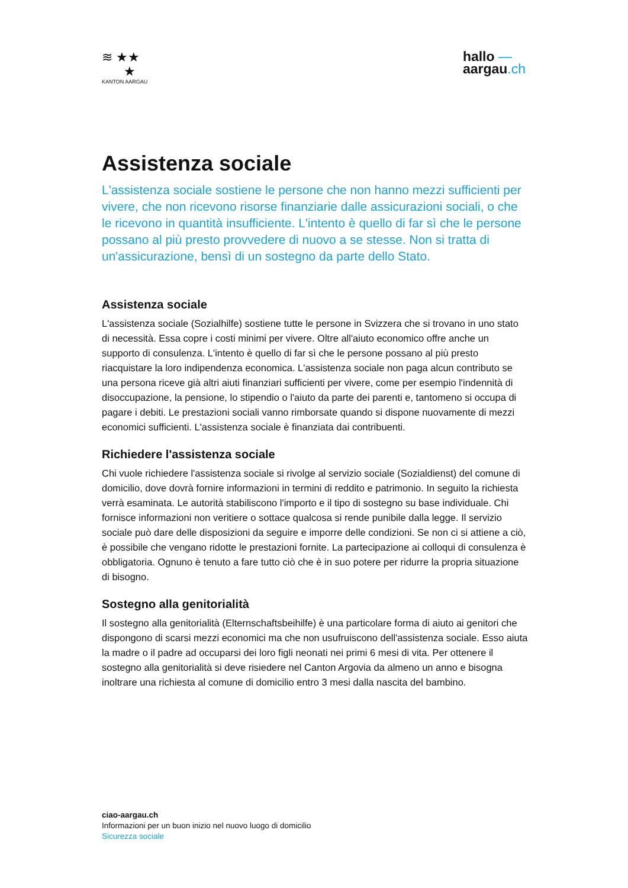≋ ★★
★
KANTON AARGAU
hallo —
aargau.ch
Assistenza sociale
L'assistenza sociale sostiene le persone che non hanno mezzi sufficienti per vivere, che non ricevono risorse finanziarie dalle assicurazioni sociali, o che le ricevono in quantità insufficiente. L'intento è quello di far sì che le persone possano al più presto provvedere di nuovo a se stesse. Non si tratta di un'assicurazione, bensì di un sostegno da parte dello Stato.
Assistenza sociale
L'assistenza sociale (Sozialhilfe) sostiene tutte le persone in Svizzera che si trovano in uno stato di necessità. Essa copre i costi minimi per vivere. Oltre all'aiuto economico offre anche un supporto di consulenza. L'intento è quello di far sì che le persone possano al più presto riacquistare la loro indipendenza economica. L'assistenza sociale non paga alcun contributo se una persona riceve già altri aiuti finanziari sufficienti per vivere, come per esempio l'indennità di disoccupazione, la pensione, lo stipendio o l'aiuto da parte dei parenti e, tantomeno si occupa di pagare i debiti. Le prestazioni sociali vanno rimborsate quando si dispone nuovamente di mezzi economici sufficienti. L'assistenza sociale è finanziata dai contribuenti.
Richiedere l'assistenza sociale
Chi vuole richiedere l'assistenza sociale si rivolge al servizio sociale (Sozialdienst) del comune di domicilio, dove dovrà fornire informazioni in termini di reddito e patrimonio. In seguito la richiesta verrà esaminata. Le autorità stabiliscono l'importo e il tipo di sostegno su base individuale. Chi fornisce informazioni non veritiere o sottace qualcosa si rende punibile dalla legge. Il servizio sociale può dare delle disposizioni da seguire e imporre delle condizioni. Se non ci si attiene a ciò, è possibile che vengano ridotte le prestazioni fornite. La partecipazione ai colloqui di consulenza è obbligatoria. Ognuno è tenuto a fare tutto ciò che è in suo potere per ridurre la propria situazione di bisogno.
Sostegno alla genitorialità
Il sostegno alla genitorialità (Elternschaftsbeihilfe) è una particolare forma di aiuto ai genitori che dispongono di scarsi mezzi economici ma che non usufruiscono dell'assistenza sociale. Esso aiuta la madre o il padre ad occuparsi dei loro figli neonati nei primi 6 mesi di vita. Per ottenere il sostegno alla genitorialità si deve risiedere nel Canton Argovia da almeno un anno e bisogna inoltrare una richiesta al comune di domicilio entro 3 mesi dalla nascita del bambino.
ciao-aargau.ch
Informazioni per un buon inizio nel nuovo luogo di domicilio
Sicurezza sociale